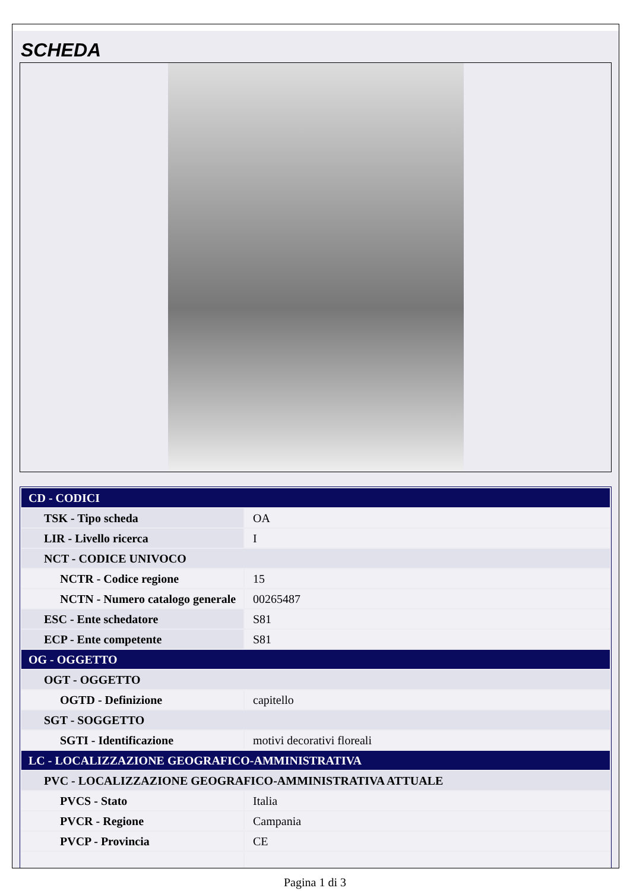SCHEDA
| CD - CODICI | |
| TSK - Tipo scheda | OA |
| LIR - Livello ricerca | I |
| NCT - CODICE UNIVOCO | |
| NCTR - Codice regione | 15 |
| NCTN - Numero catalogo generale | 00265487 |
| ESC - Ente schedatore | S81 |
| ECP - Ente competente | S81 |
| OG - OGGETTO | |
| OGT - OGGETTO | |
| OGTD - Definizione | capitello |
| SGT - SOGGETTO | |
| SGTI - Identificazione | motivi decorativi floreali |
| LC - LOCALIZZAZIONE GEOGRAFICO-AMMINISTRATIVA | |
| PVC - LOCALIZZAZIONE GEOGRAFICO-AMMINISTRATIVA ATTUALE | |
| PVCS - Stato | Italia |
| PVCR - Regione | Campania |
| PVCP - Provincia | CE |
Pagina 1 di 3